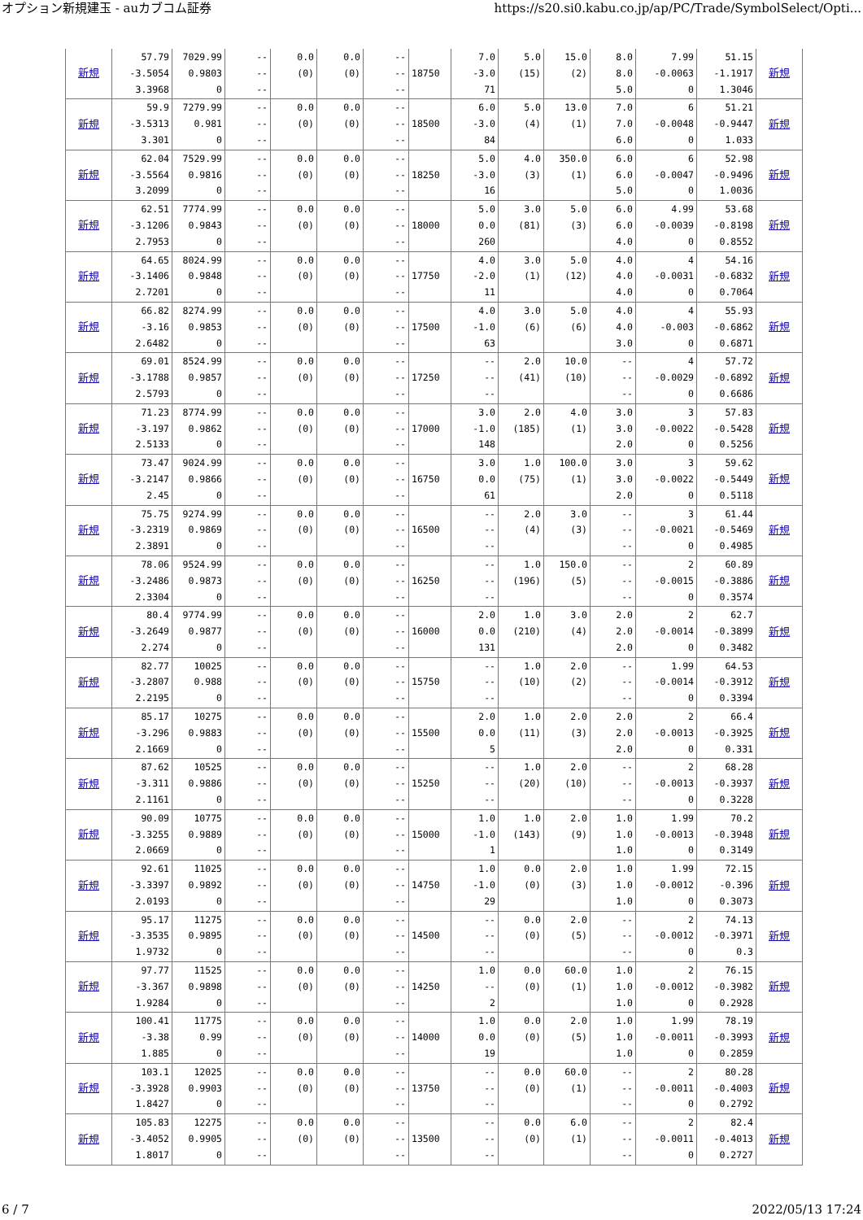オプション新規建玉 - auカブコム証券 https://s20.si0.kabu.co.jp/ap/PC/Trade/SymbolSelect/Opti...
| 新規 | 57.79 -3.5054 3.3968 | 7029.99 0.9803 0 | -- -- -- | 0.0 (0) | 0.0 (0) | -- -- -- | 18750 | 7.0 -3.0 71 | 5.0 (15) | 15.0 (2) | 8.0 8.0 5.0 | 7.99 -0.0063 0 | 51.15 -1.1917 1.3046 | 新規 |
| 新規 | 59.9 -3.5313 3.301 | 7279.99 0.981 0 | -- -- -- | 0.0 (0) | 0.0 (0) | -- -- -- | 18500 | 6.0 -3.0 84 | 5.0 (4) | 13.0 (1) | 7.0 7.0 6.0 | 6 -0.0048 0 | 51.21 -0.9447 1.033 | 新規 |
| 新規 | 62.04 -3.5564 3.2099 | 7529.99 0.9816 0 | -- -- -- | 0.0 (0) | 0.0 (0) | -- -- -- | 18250 | 5.0 -3.0 16 | 4.0 (3) | 350.0 (1) | 6.0 6.0 5.0 | 6 -0.0047 0 | 52.98 -0.9496 1.0036 | 新規 |
| 新規 | 62.51 -3.1206 2.7953 | 7774.99 0.9843 0 | -- -- -- | 0.0 (0) | 0.0 (0) | -- -- -- | 18000 | 5.0 0.0 260 | 3.0 (81) | 5.0 (3) | 6.0 6.0 4.0 | 4.99 -0.0039 0 | 53.68 -0.8198 0.8552 | 新規 |
| 新規 | 64.65 -3.1406 2.7201 | 8024.99 0.9848 0 | -- -- -- | 0.0 (0) | 0.0 (0) | -- -- -- | 17750 | 4.0 -2.0 11 | 3.0 (1) | 5.0 (12) | 4.0 4.0 4.0 | 4 -0.0031 0 | 54.16 -0.6832 0.7064 | 新規 |
| 新規 | 66.82 -3.16 2.6482 | 8274.99 0.9853 0 | -- -- -- | 0.0 (0) | 0.0 (0) | -- -- -- | 17500 | 4.0 -1.0 63 | 3.0 (6) | 5.0 (6) | 4.0 4.0 3.0 | 4 -0.003 0 | 55.93 -0.6862 0.6871 | 新規 |
| 新規 | 69.01 -3.1788 2.5793 | 8524.99 0.9857 0 | -- -- -- | 0.0 (0) | 0.0 (0) | -- -- -- | 17250 | -- -- -- | 2.0 (41) | 10.0 (10) | -- -- -- | 4 -0.0029 0 | 57.72 -0.6892 0.6686 | 新規 |
| 新規 | 71.23 -3.197 2.5133 | 8774.99 0.9862 0 | -- -- -- | 0.0 (0) | 0.0 (0) | -- -- -- | 17000 | 3.0 -1.0 148 | 2.0 (185) | 4.0 (1) | 3.0 3.0 2.0 | 3 -0.0022 0 | 57.83 -0.5428 0.5256 | 新規 |
| 新規 | 73.47 -3.2147 2.45 | 9024.99 0.9866 0 | -- -- -- | 0.0 (0) | 0.0 (0) | -- -- -- | 16750 | 3.0 0.0 61 | 1.0 (75) | 100.0 (1) | 3.0 3.0 2.0 | 3 -0.0022 0 | 59.62 -0.5449 0.5118 | 新規 |
| 新規 | 75.75 -3.2319 2.3891 | 9274.99 0.9869 0 | -- -- -- | 0.0 (0) | 0.0 (0) | -- -- -- | 16500 | -- -- -- | 2.0 (4) | 3.0 (3) | -- -- -- | 3 -0.0021 0 | 61.44 -0.5469 0.4985 | 新規 |
| 新規 | 78.06 -3.2486 2.3304 | 9524.99 0.9873 0 | -- -- -- | 0.0 (0) | 0.0 (0) | -- -- -- | 16250 | -- -- -- | 1.0 (196) | 150.0 (5) | -- -- -- | 2 -0.0015 0 | 60.89 -0.3886 0.3574 | 新規 |
| 新規 | 80.4 -3.2649 2.274 | 9774.99 0.9877 0 | -- -- -- | 0.0 (0) | 0.0 (0) | -- -- -- | 16000 | 2.0 0.0 131 | 1.0 (210) | 3.0 (4) | 2.0 2.0 2.0 | 2 -0.0014 0 | 62.7 -0.3899 0.3482 | 新規 |
| 新規 | 82.77 -3.2807 2.2195 | 10025 0.988 0 | -- -- -- | 0.0 (0) | 0.0 (0) | -- -- -- | 15750 | -- -- -- | 1.0 (10) | 2.0 (2) | -- -- -- | 1.99 -0.0014 0 | 64.53 -0.3912 0.3394 | 新規 |
| 新規 | 85.17 -3.296 2.1669 | 10275 0.9883 0 | -- -- -- | 0.0 (0) | 0.0 (0) | -- -- -- | 15500 | 2.0 0.0 5 | 1.0 (11) | 2.0 (3) | 2.0 2.0 2.0 | 2 -0.0013 0 | 66.4 -0.3925 0.331 | 新規 |
| 新規 | 87.62 -3.311 2.1161 | 10525 0.9886 0 | -- -- -- | 0.0 (0) | 0.0 (0) | -- -- -- | 15250 | -- -- -- | 1.0 (20) | 2.0 (10) | -- -- -- | 2 -0.0013 0 | 68.28 -0.3937 0.3228 | 新規 |
| 新規 | 90.09 -3.3255 2.0669 | 10775 0.9889 0 | -- -- -- | 0.0 (0) | 0.0 (0) | -- -- -- | 15000 | 1.0 -1.0 1 | 1.0 (143) | 2.0 (9) | 1.0 1.0 1.0 | 1.99 -0.0013 0 | 70.2 -0.3948 0.3149 | 新規 |
| 新規 | 92.61 -3.3397 2.0193 | 11025 0.9892 0 | -- -- -- | 0.0 (0) | 0.0 (0) | -- -- -- | 14750 | 1.0 -1.0 29 | 0.0 (0) | 2.0 (3) | 1.0 1.0 1.0 | 1.99 -0.0012 0 | 72.15 -0.396 0.3073 | 新規 |
| 新規 | 95.17 -3.3535 1.9732 | 11275 0.9895 0 | -- -- -- | 0.0 (0) | 0.0 (0) | -- -- -- | 14500 | -- -- -- | 0.0 (0) | 2.0 (5) | -- -- -- | 2 -0.0012 0 | 74.13 -0.3971 0.3 | 新規 |
| 新規 | 97.77 -3.367 1.9284 | 11525 0.9898 0 | -- -- -- | 0.0 (0) | 0.0 (0) | -- -- -- | 14250 | 1.0 -- 2 | 0.0 (0) | 60.0 (1) | 1.0 1.0 1.0 | 2 -0.0012 0 | 76.15 -0.3982 0.2928 | 新規 |
| 新規 | 100.41 -3.38 1.885 | 11775 0.99 0 | -- -- -- | 0.0 (0) | 0.0 (0) | -- -- -- | 14000 | 1.0 0.0 19 | 0.0 (0) | 2.0 (5) | 1.0 1.0 1.0 | 1.99 -0.0011 0 | 78.19 -0.3993 0.2859 | 新規 |
| 新規 | 103.1 -3.3928 1.8427 | 12025 0.9903 0 | -- -- -- | 0.0 (0) | 0.0 (0) | -- -- -- | 13750 | -- -- -- | 0.0 (0) | 60.0 (1) | -- -- -- | 2 -0.0011 0 | 80.28 -0.4003 0.2792 | 新規 |
| 新規 | 105.83 -3.4052 1.8017 | 12275 0.9905 0 | -- -- -- | 0.0 (0) | 0.0 (0) | -- -- -- | 13500 | -- -- -- | 0.0 (0) | 6.0 (1) | -- -- -- | 2 -0.0011 0 | 82.4 -0.4013 0.2727 | 新規 |
6 / 7 2022/05/13 17:24